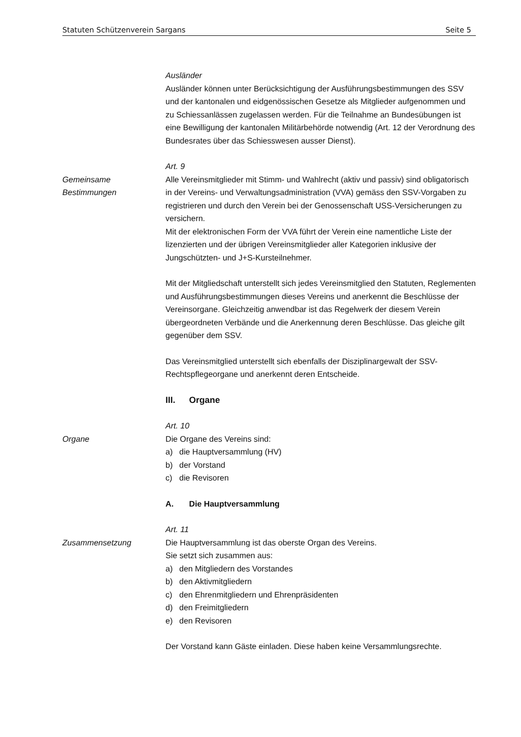Statuten Schützenverein Sargans Seite 5
Ausländer
Ausländer können unter Berücksichtigung der Ausführungsbestimmungen des SSV und der kantonalen und eidgenössischen Gesetze als Mitglieder aufgenommen und zu Schiessanlässen zugelassen werden. Für die Teilnahme an Bundesübungen ist eine Bewilligung der kantonalen Militärbehörde notwendig (Art. 12 der Verordnung des Bundesrates über das Schiesswesen ausser Dienst).
Art. 9
Gemeinsame
Bestimmungen
Alle Vereinsmitglieder mit Stimm- und Wahlrecht (aktiv und passiv) sind obligatorisch in der Vereins- und Verwaltungsadministration (VVA) gemäss den SSV-Vorgaben zu registrieren und durch den Verein bei der Genossenschaft USS-Versicherungen zu versichern.
Mit der elektronischen Form der VVA führt der Verein eine namentliche Liste der lizenzierten und der übrigen Vereinsmitglieder aller Kategorien inklusive der Jungschützten- und J+S-Kursteilnehmer.
Mit der Mitgliedschaft unterstellt sich jedes Vereinsmitglied den Statuten, Reglementen und Ausführungsbestimmungen dieses Vereins und anerkennt die Beschlüsse der Vereinsorgane. Gleichzeitig anwendbar ist das Regelwerk der diesem Verein übergeordneten Verbände und die Anerkennung deren Beschlüsse. Das gleiche gilt gegenüber dem SSV.
Das Vereinsmitglied unterstellt sich ebenfalls der Disziplinargewalt der SSV-Rechtspflegeorgane und anerkennt deren Entscheide.
III. Organe
Art. 10
Organe Die Organe des Vereins sind:
a) die Hauptversammlung (HV)
b) der Vorstand
c) die Revisoren
A. Die Hauptversammlung
Art. 11
Zusammensetzung Die Hauptversammlung ist das oberste Organ des Vereins.
Sie setzt sich zusammen aus:
a) den Mitgliedern des Vorstandes
b) den Aktivmitgliedern
c) den Ehrenmitgliedern und Ehrenpräsidenten
d) den Freimitgliedern
e) den Revisoren
Der Vorstand kann Gäste einladen. Diese haben keine Versammlungsrechte.